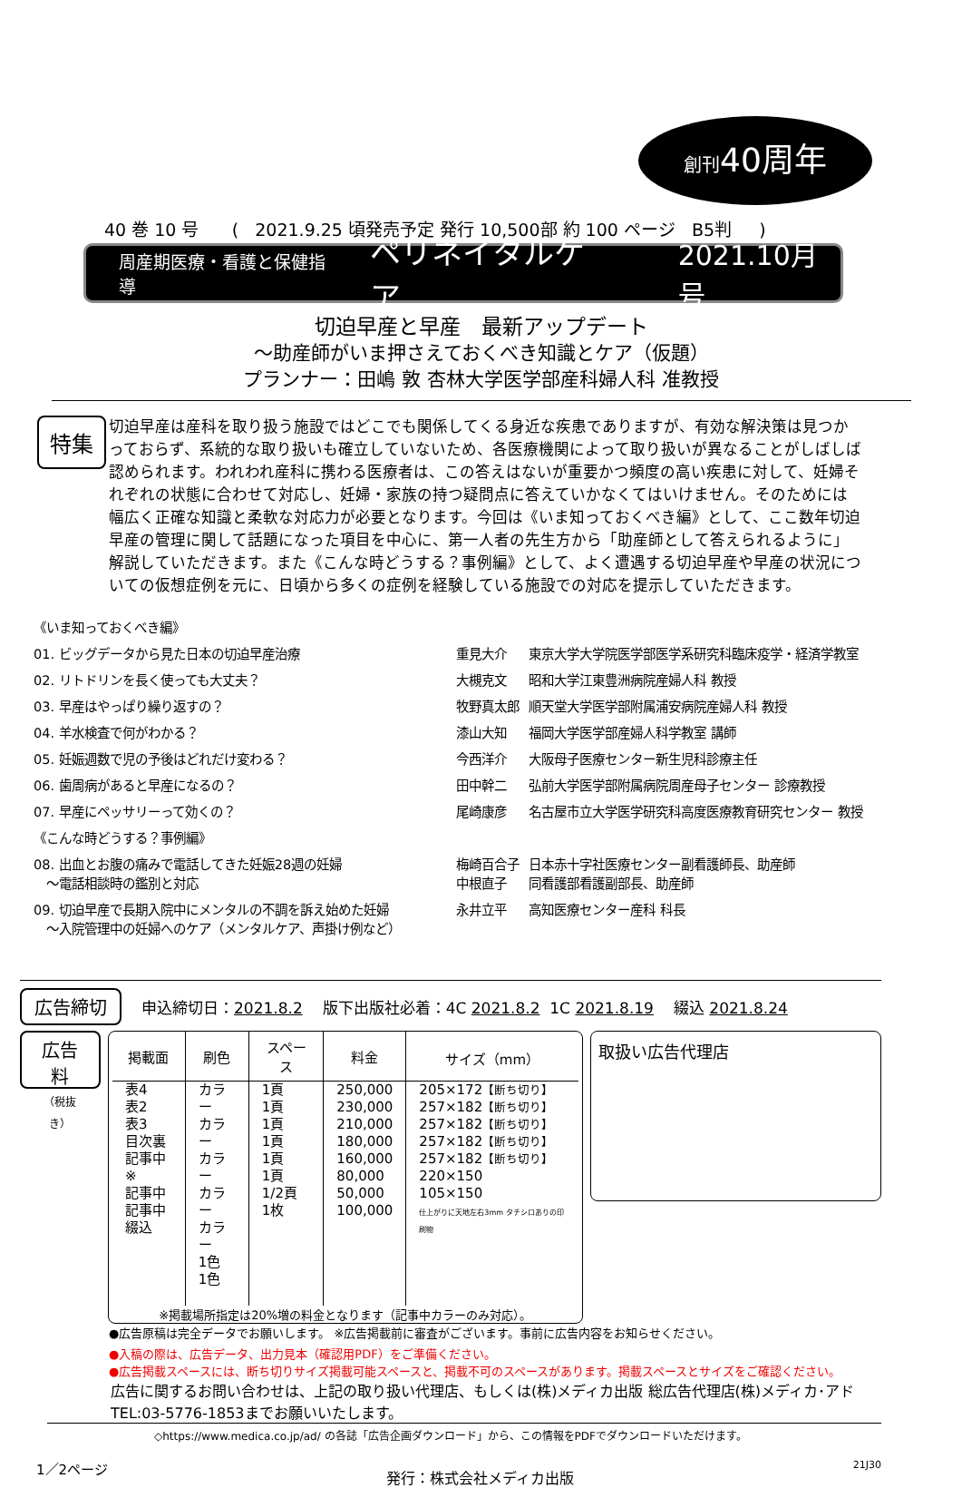創刊40周年
40 巻 10 号 ( 2021.9.25 頃発売予定 発行 10,500部 約 100 ページ B5判 )
周産期医療・看護と保健指導 ペリネイタルケア 2021.10月号
切迫早産と早産　最新アップデート
～助産師がいま押さえておくべき知識とケア（仮題）
プランナー：田嶋 敦 杏林大学医学部産科婦人科 准教授
特集
切迫早産は産科を取り扱う施設ではどこでも関係してくる身近な疾患でありますが、有効な解決策は見つかっておらず、系統的な取り扱いも確立していないため、各医療機関によって取り扱いが異なることがしばしば認められます。われわれ産科に携わる医療者は、この答えはないが重要かつ頻度の高い疾患に対して、妊婦それぞれの状態に合わせて対応し、妊婦・家族の持つ疑問点に答えていかなくてはいけません。そのためには幅広く正確な知識と柔軟な対応力が必要となります。今回は《いま知っておくべき編》として、ここ数年切迫早産の管理に関して話題になった項目を中心に、第一人者の先生方から「助産師として答えられるように」解説していただきます。また《こんな時どうする？事例編》として、よく遭遇する切迫早産や早産の状況についての仮想症例を元に、日頃から多くの症例を経験している施設での対応を提示していただきます。
| 《いま知っておくべき編》 | | |
| 01. ビッグデータから見た日本の切迫早産治療 | 重見大介 | 東京大学大学院医学部医学系研究科臨床疫学・経済学教室 |
| 02. リトドリンを長く使っても大丈夫？ | 大槻克文 | 昭和大学江東豊洲病院産婦人科 教授 |
| 03. 早産はやっぱり繰り返すの？ | 牧野真太郎 | 順天堂大学医学部附属浦安病院産婦人科 教授 |
| 04. 羊水検査で何がわかる？ | 漆山大知 | 福岡大学医学部産婦人科学教室 講師 |
| 05. 妊娠週数で児の予後はどれだけ変わる？ | 今西洋介 | 大阪母子医療センター新生児科診療主任 |
| 06. 歯周病があると早産になるの？ | 田中幹二 | 弘前大学医学部附属病院周産母子センター 診療教授 |
| 07. 早産にペッサリーって効くの？ | 尾崎康彦 | 名古屋市立大学医学研究科高度医療教育研究センター 教授 |
| 《こんな時どうする？事例編》 | | |
| 08. 出血とお腹の痛みで電話してきた妊娠28週の妊婦 ～電話相談時の鑑別と対応 | 梅崎百合子 中根直子 | 日本赤十字社医療センター副看護師長、助産師 同看護部看護副部長、助産師 |
| 09. 切迫早産で長期入院中にメンタルの不調を訴え始めた妊婦 ～入院管理中の妊婦へのケア（メンタルケア、声掛け例など） | 永井立平 | 高知医療センター産科 科長 |
広告締切 申込締切日：2021.8.2 版下出版社必着：4C 2021.8.2 1C 2021.8.19 綴込 2021.8.24
広告料
（税抜き）
| 掲載面 | 刷色 | スペース | 料金 | サイズ（mm） |
| --- | --- | --- | --- | --- |
| 表4 表2 表3 目次裏 記事中※ 記事中 記事中 綴込 | カラー カラー カラー カラー カラー 1色 1色 | 1頁 1頁 1頁 1頁 1頁 1頁 1/2頁 1枚 | 250,000 230,000 210,000 180,000 160,000 80,000 50,000 100,000 | 205×172 【断ち切り】 257×182 【断ち切り】 257×182 【断ち切り】 257×182 【断ち切り】 257×182 【断ち切り】 220×150 105×150 仕上がりに天地左右3mm タチシロありの印刷物 |
※掲載場所指定は20%増の料金となります（記事中カラーのみ対応）。
取扱い広告代理店
●広告原稿は完全データでお願いします。 ※広告掲載前に審査がございます。事前に広告内容をお知らせください。
●入稿の際は、広告データ、出力見本（確認用PDF）をご準備ください。
●広告掲載スペースには、断ち切りサイズ掲載可能スペースと、掲載不可のスペースがあります。掲載スペースとサイズをご確認ください。
広告に関するお問い合わせは、上記の取り扱い代理店、もしくは(株)メディカ出版 総広告代理店(株)メディカ･アド
TEL:03-5776-1853までお願いいたします。
◇https://www.medica.co.jp/ad/ の各誌「広告企画ダウンロード」から、この情報をPDFでダウンロードいただけます。
1／2ページ 発行：株式会社メディカ出版 21J30